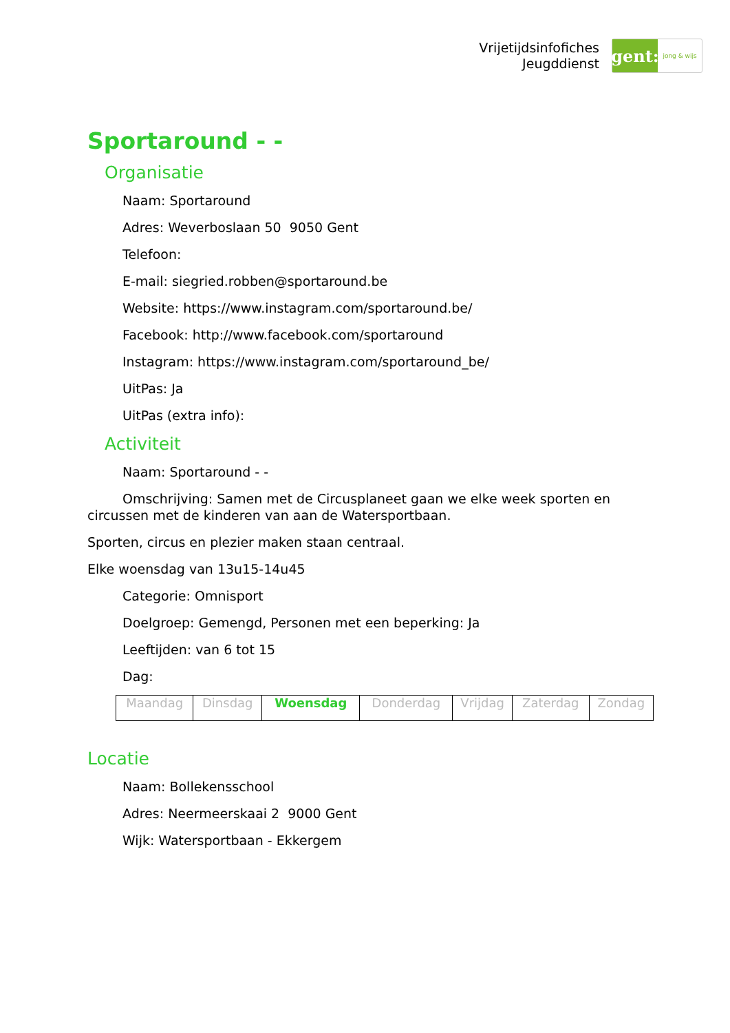Vrijetijdsinfofiches
Jeugddienst
gent:
jong & wijs
Sportaround - -
Organisatie
Naam: Sportaround
Adres: Weverboslaan 50 9050 Gent
Telefoon:
E-mail: siegried.robben@sportaround.be
Website: https://www.instagram.com/sportaround.be/
Facebook: http://www.facebook.com/sportaround
Instagram: https://www.instagram.com/sportaround_be/
UitPas: Ja
UitPas (extra info):
Activiteit
Naam: Sportaround - -
Omschrijving: Samen met de Circusplaneet gaan we elke week sporten en circussen met de kinderen van aan de Watersportbaan.
Sporten, circus en plezier maken staan centraal.
Elke woensdag van 13u15-14u45
Categorie: Omnisport
Doelgroep: Gemengd, Personen met een beperking: Ja
Leeftijden: van 6 tot 15
Dag:
| Maandag | Dinsdag | Woensdag | Donderdag | Vrijdag | Zaterdag | Zondag |
Locatie
Naam: Bollekensschool
Adres: Neermeerskaai 2 9000 Gent
Wijk: Watersportbaan - Ekkergem